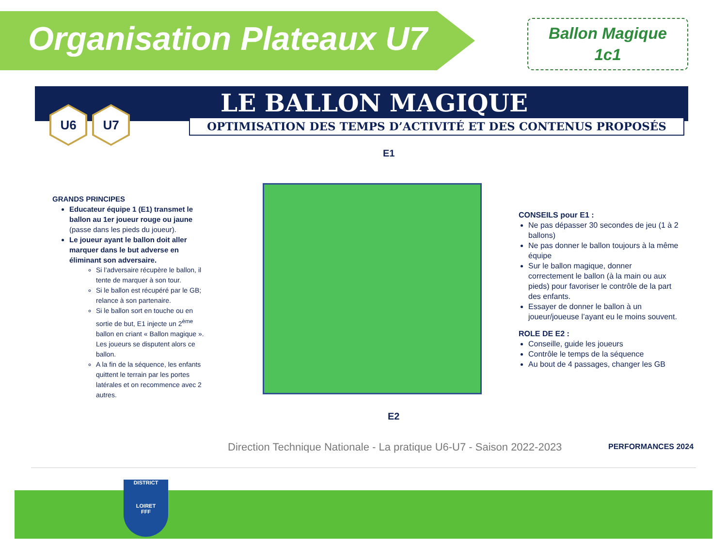Organisation Plateaux U7
Ballon Magique
1c1
LE BALLON MAGIQUE
OPTIMISATION DES TEMPS D’ACTIVITÉ ET DES CONTENUS PROPOSÉS
U6 U7
GRANDS PRINCIPES
Educateur équipe 1 (E1) transmet le ballon au 1er joueur rouge ou jaune (passe dans les pieds du joueur).
Le joueur ayant le ballon doit aller marquer dans le but adverse en éliminant son adversaire.
Si l’adversaire récupère le ballon, il tente de marquer à son tour.
Si le ballon est récupéré par le GB; relance à son partenaire.
Si le ballon sort en touche ou en sortie de but, E1 injecte un 2<sup>ème</sup> ballon en criant « Ballon magique ». Les joueurs se disputent alors ce ballon.
A la fin de la séquence, les enfants quittent le terrain par les portes latérales et on recommence avec 2 autres.
E1
E2
CONSEILS pour E1 :
Ne pas dépasser 30 secondes de jeu (1 à 2 ballons)
Ne pas donner le ballon toujours à la même équipe
Sur le ballon magique, donner correctement le ballon (à la main ou aux pieds) pour favoriser le contrôle de la part des enfants.
Essayer de donner le ballon à un joueur/joueuse l’ayant eu le moins souvent.
ROLE DE E2 :
Conseille, guide les joueurs
Contrôle le temps de la séquence
Au bout de 4 passages, changer les GB
Direction Technique Nationale - La pratique U6-U7 - Saison 2022-2023
PERFORMANCES 2024
DISTRICT
LOIRET
FFF